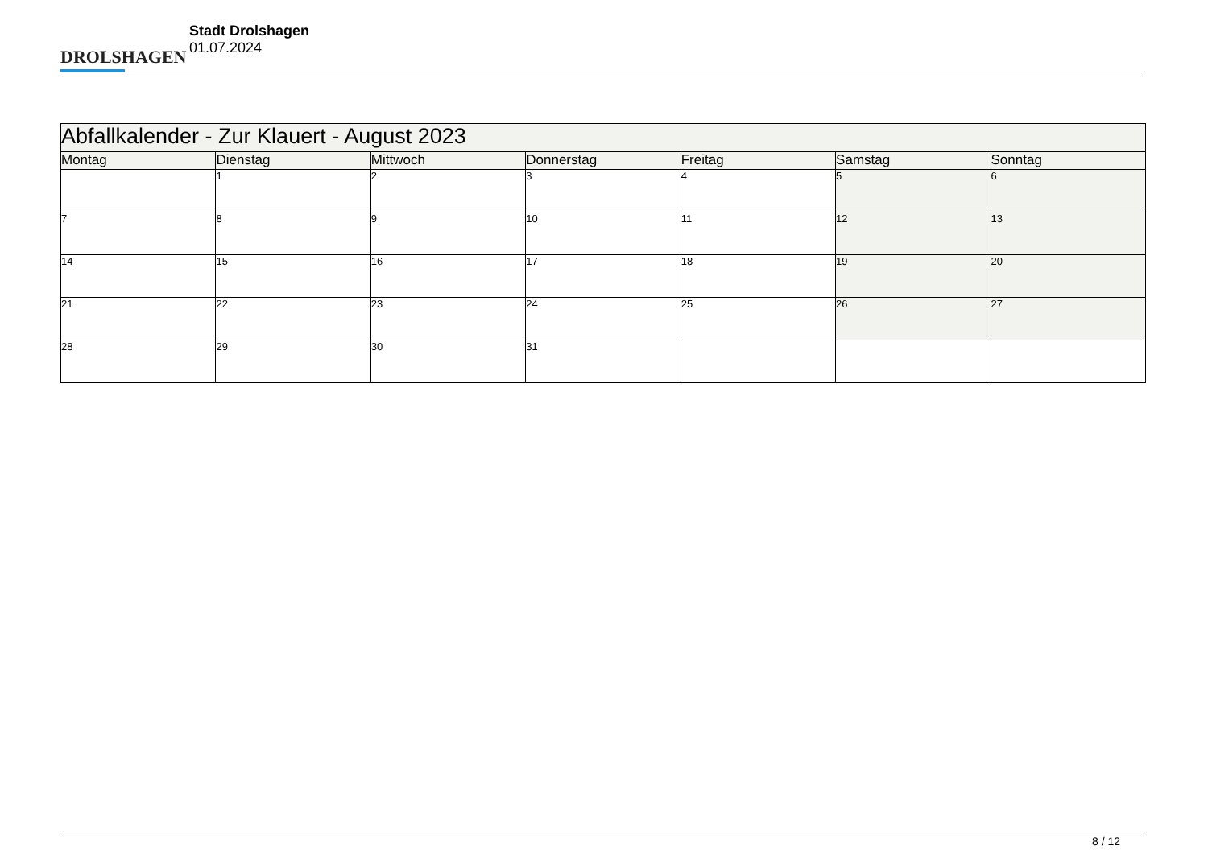DROLSHAGEN
Stadt Drolshagen
01.07.2024
| Abfallkalender - Zur Klauert - August 2023 | | | | | | |
| --- | --- | --- | --- | --- | --- | --- |
| Montag | Dienstag | Mittwoch | Donnerstag | Freitag | Samstag | Sonntag |
| | 1 | 2 | 3 | 4 | 5 | 6 |
| 7 | 8 | 9 | 10 | 11 | 12 | 13 |
| 14 | 15 | 16 | 17 | 18 | 19 | 20 |
| 21 | 22 | 23 | 24 | 25 | 26 | 27 |
| 28 | 29 | 30 | 31 | | | |
8 / 12